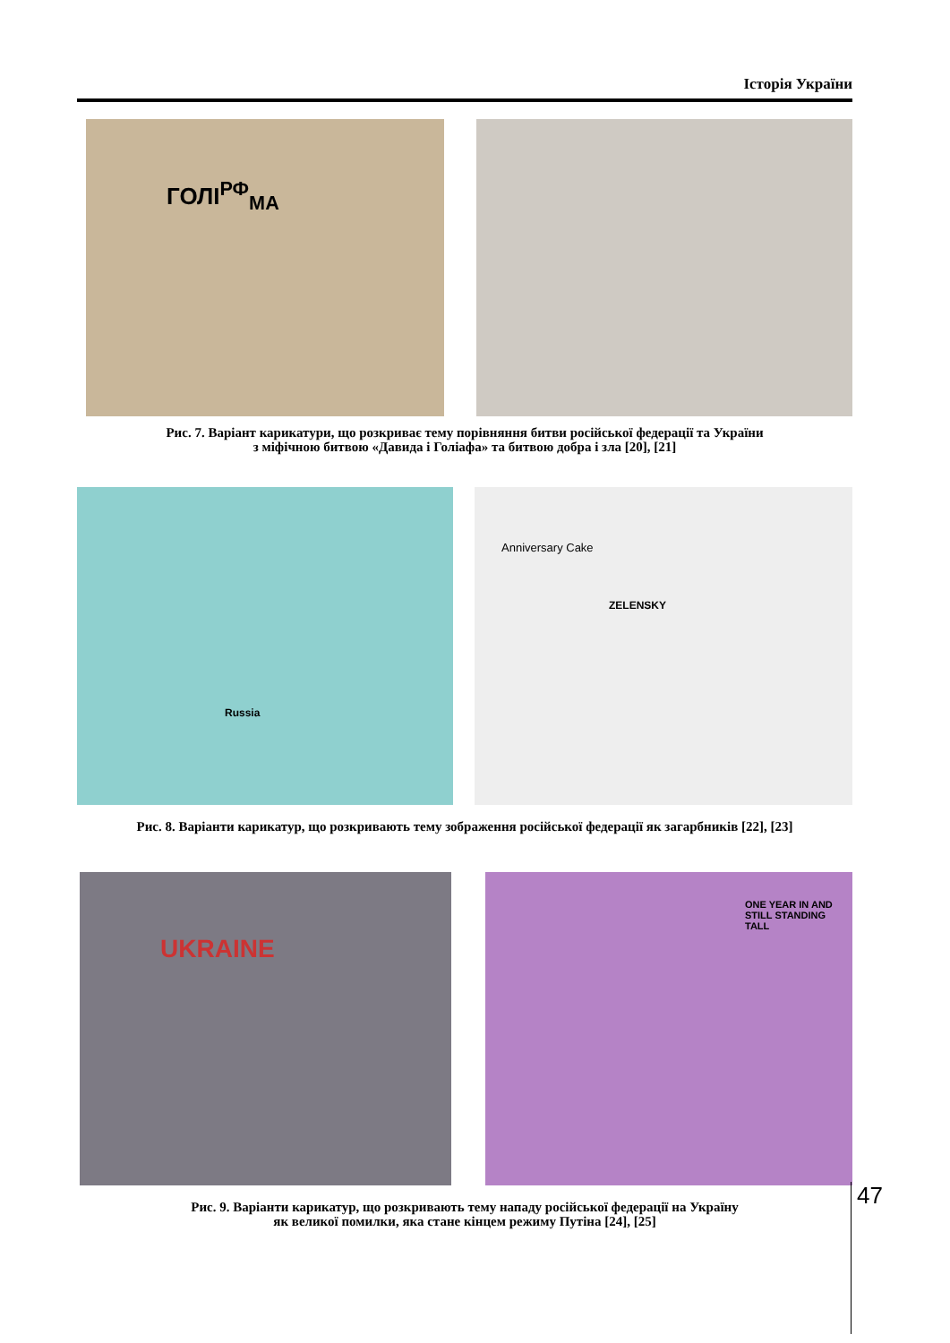Історія України
ГОЛІ<sup>РФ</sup><sub>МА</sub>
Рис. 7. Варіант карикатури, що розкриває тему порівняння битви російської федерації та України
з міфічною битвою «Давида і Голіафа» та битвою добра і зла [20], [21]
Russia
Anniversary Cake
ZELENSKY
Рис. 8. Варіанти карикатур, що розкривають тему зображення російської федерації як загарбників [22], [23]
UKRAINE
ONE YEAR IN AND STILL STANDING TALL
Рис. 9. Варіанти карикатур, що розкривають тему нападу російської федерації на Україну
як великої помилки, яка стане кінцем режиму Путіна [24], [25]
47